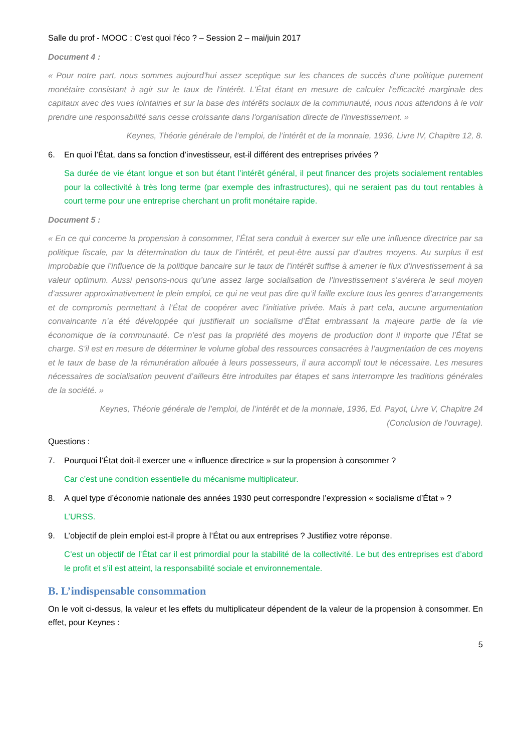Salle du prof - MOOC : C'est quoi l'éco ? – Session 2 – mai/juin 2017
Document 4 :
« Pour notre part, nous sommes aujourd'hui assez sceptique sur les chances de succès d'une politique purement monétaire consistant à agir sur le taux de l'intérêt. L'État étant en mesure de calculer l'efficacité marginale des capitaux avec des vues lointaines et sur la base des intérêts sociaux de la communauté, nous nous attendons à le voir prendre une responsabilité sans cesse croissante dans l'organisation directe de l'investissement. »
Keynes, Théorie générale de l’emploi, de l’intérêt et de la monnaie, 1936, Livre IV, Chapitre 12, 8.
6. En quoi l’État, dans sa fonction d’investisseur, est-il différent des entreprises privées ?
Sa durée de vie étant longue et son but étant l’intérêt général, il peut financer des projets socialement rentables pour la collectivité à très long terme (par exemple des infrastructures), qui ne seraient pas du tout rentables à court terme pour une entreprise cherchant un profit monétaire rapide.
Document 5 :
« En ce qui concerne la propension à consommer, l’État sera conduit à exercer sur elle une influence directrice par sa politique fiscale, par la détermination du taux de l’intérêt, et peut-être aussi par d’autres moyens. Au surplus il est improbable que l’influence de la politique bancaire sur le taux de l’intérêt suffise à amener le flux d’investissement à sa valeur optimum. Aussi pensons-nous qu’une assez large socialisation de l’investissement s’avérera le seul moyen d’assurer approximativement le plein emploi, ce qui ne veut pas dire qu’il faille exclure tous les genres d’arrangements et de compromis permettant à l’État de coopérer avec l’initiative privée. Mais à part cela, aucune argumentation convaincante n’a été développée qui justifierait un socialisme d’État embrassant la majeure partie de la vie économique de la communauté. Ce n’est pas la propriété des moyens de production dont il importe que l’État se charge. S’il est en mesure de déterminer le volume global des ressources consacrées à l’augmentation de ces moyens et le taux de base de la rémunération allouée à leurs possesseurs, il aura accompli tout le nécessaire. Les mesures nécessaires de socialisation peuvent d’ailleurs être introduites par étapes et sans interrompre les traditions générales de la société. »
Keynes, Théorie générale de l’emploi, de l’intérêt et de la monnaie, 1936, Ed. Payot, Livre V, Chapitre 24
(Conclusion de l’ouvrage).
Questions :
7. Pourquoi l’État doit-il exercer une « influence directrice » sur la propension à consommer ?
Car c’est une condition essentielle du mécanisme multiplicateur.
8. A quel type d’économie nationale des années 1930 peut correspondre l’expression « socialisme d’État » ?
L’URSS.
9. L’objectif de plein emploi est-il propre à l’État ou aux entreprises ? Justifiez votre réponse.
C’est un objectif de l’État car il est primordial pour la stabilité de la collectivité. Le but des entreprises est d’abord le profit et s’il est atteint, la responsabilité sociale et environnementale.
B. L’indispensable consommation
On le voit ci-dessus, la valeur et les effets du multiplicateur dépendent de la valeur de la propension à consommer. En effet, pour Keynes :
5